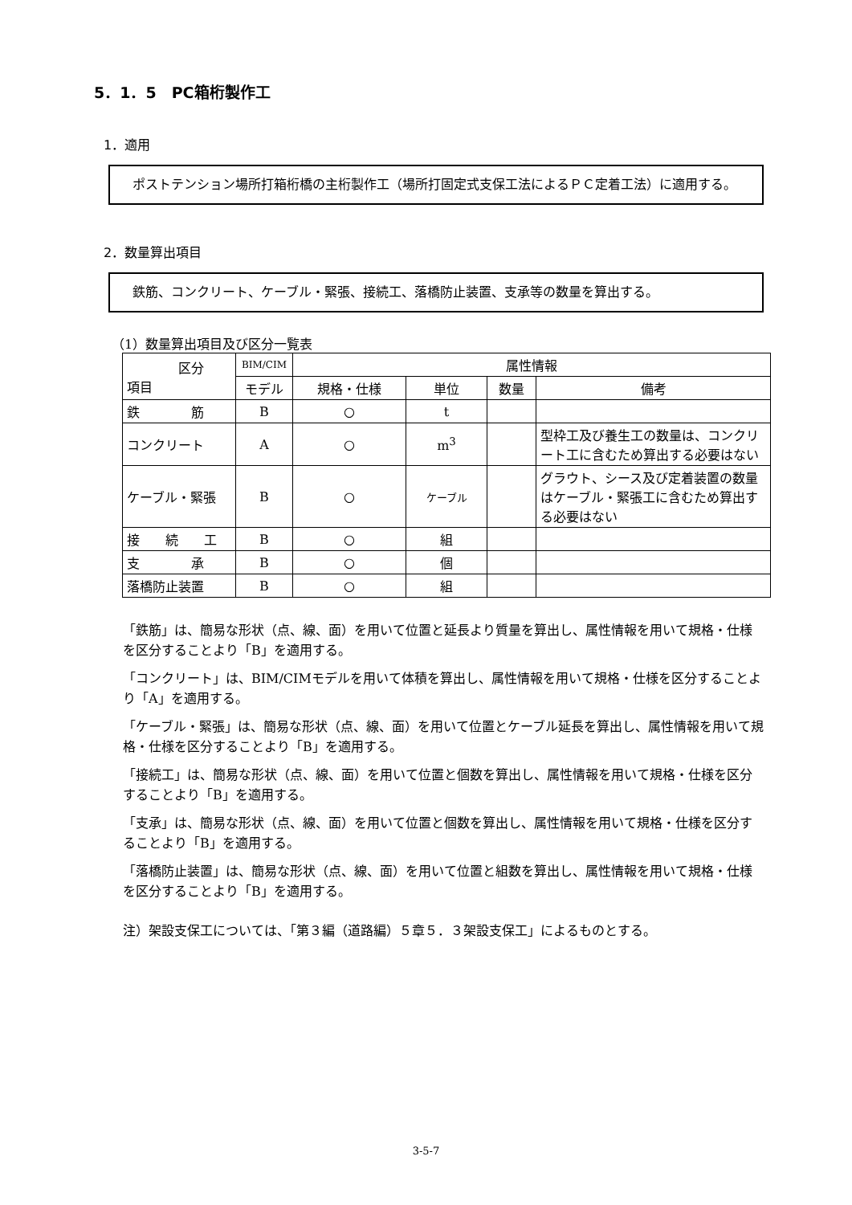5．1．5　PC箱桁製作工
1．適用
　ポストテンション場所打箱桁橋の主桁製作工（場所打固定式支保工法によるＰＣ定着工法）に適用する。
2．数量算出項目
　鉄筋、コンクリート、ケーブル・緊張、接続工、落橋防止装置、支承等の数量を算出する。
（1）数量算出項目及び区分一覧表
| 区分 項目 | BIM/CIM | 属性情報 | | | |
| --- | --- | --- | --- | --- | --- |
| | モデル | 規格・仕様 | 単位 | 数量 | 備考 |
| 鉄 筋 | B | ○ | t | | |
| コンクリート | A | ○ | m<sup>3</sup> | | 型枠工及び養生工の数量は、コンクリート工に含むため算出する必要はない |
| ケーブル・緊張 | B | ○ | ケーブル | | グラウト、シース及び定着装置の数量はケーブル・緊張工に含むため算出する必要はない |
| 接 続 工 | B | ○ | 組 | | |
| 支 承 | B | ○ | 個 | | |
| 落橋防止装置 | B | ○ | 組 | | |
「鉄筋」は、簡易な形状（点、線、面）を用いて位置と延長より質量を算出し、属性情報を用いて規格・仕様を区分することより「B」を適用する。
「コンクリート」は、BIM/CIMモデルを用いて体積を算出し、属性情報を用いて規格・仕様を区分することより「A」を適用する。
「ケーブル・緊張」は、簡易な形状（点、線、面）を用いて位置とケーブル延長を算出し、属性情報を用いて規格・仕様を区分することより「B」を適用する。
「接続工」は、簡易な形状（点、線、面）を用いて位置と個数を算出し、属性情報を用いて規格・仕様を区分することより「B」を適用する。
「支承」は、簡易な形状（点、線、面）を用いて位置と個数を算出し、属性情報を用いて規格・仕様を区分することより「B」を適用する。
「落橋防止装置」は、簡易な形状（点、線、面）を用いて位置と組数を算出し、属性情報を用いて規格・仕様を区分することより「B」を適用する。
注）架設支保工については、「第３編（道路編）５章５．３架設支保工」によるものとする。
3-5-7